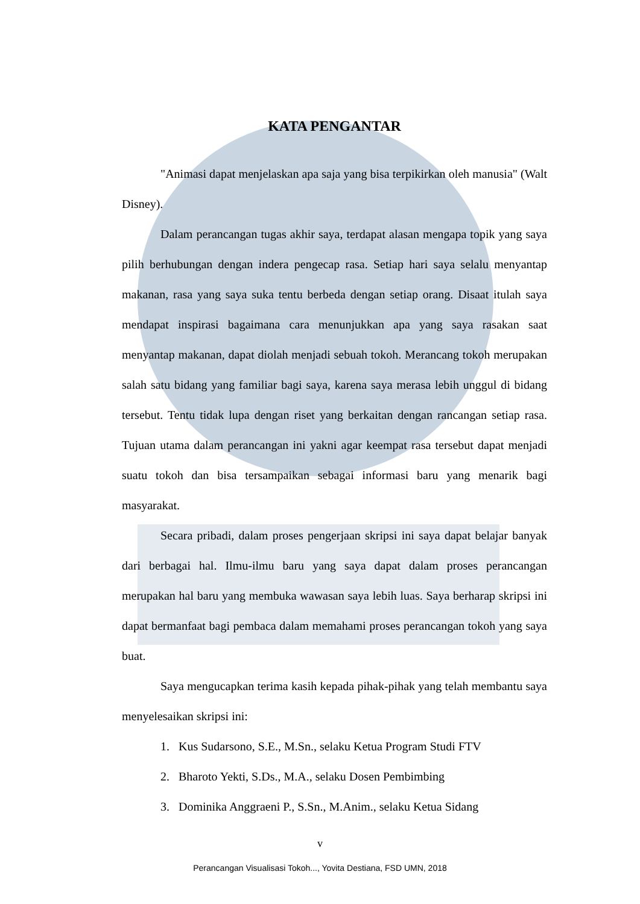KATA PENGANTAR
"Animasi dapat menjelaskan apa saja yang bisa terpikirkan oleh manusia" (Walt Disney).
Dalam perancangan tugas akhir saya, terdapat alasan mengapa topik yang saya pilih berhubungan dengan indera pengecap rasa. Setiap hari saya selalu menyantap makanan, rasa yang saya suka tentu berbeda dengan setiap orang. Disaat itulah saya mendapat inspirasi bagaimana cara menunjukkan apa yang saya rasakan saat menyantap makanan, dapat diolah menjadi sebuah tokoh. Merancang tokoh merupakan salah satu bidang yang familiar bagi saya, karena saya merasa lebih unggul di bidang tersebut. Tentu tidak lupa dengan riset yang berkaitan dengan rancangan setiap rasa. Tujuan utama dalam perancangan ini yakni agar keempat rasa tersebut dapat menjadi suatu tokoh dan bisa tersampaikan sebagai informasi baru yang menarik bagi masyarakat.
Secara pribadi, dalam proses pengerjaan skripsi ini saya dapat belajar banyak dari berbagai hal. Ilmu-ilmu baru yang saya dapat dalam proses perancangan merupakan hal baru yang membuka wawasan saya lebih luas. Saya berharap skripsi ini dapat bermanfaat bagi pembaca dalam memahami proses perancangan tokoh yang saya buat.
Saya mengucapkan terima kasih kepada pihak-pihak yang telah membantu saya menyelesaikan skripsi ini:
1. Kus Sudarsono, S.E., M.Sn., selaku Ketua Program Studi FTV
2. Bharoto Yekti, S.Ds., M.A., selaku Dosen Pembimbing
3. Dominika Anggraeni P., S.Sn., M.Anim., selaku Ketua Sidang
v
Perancangan Visualisasi Tokoh..., Yovita Destiana, FSD UMN, 2018